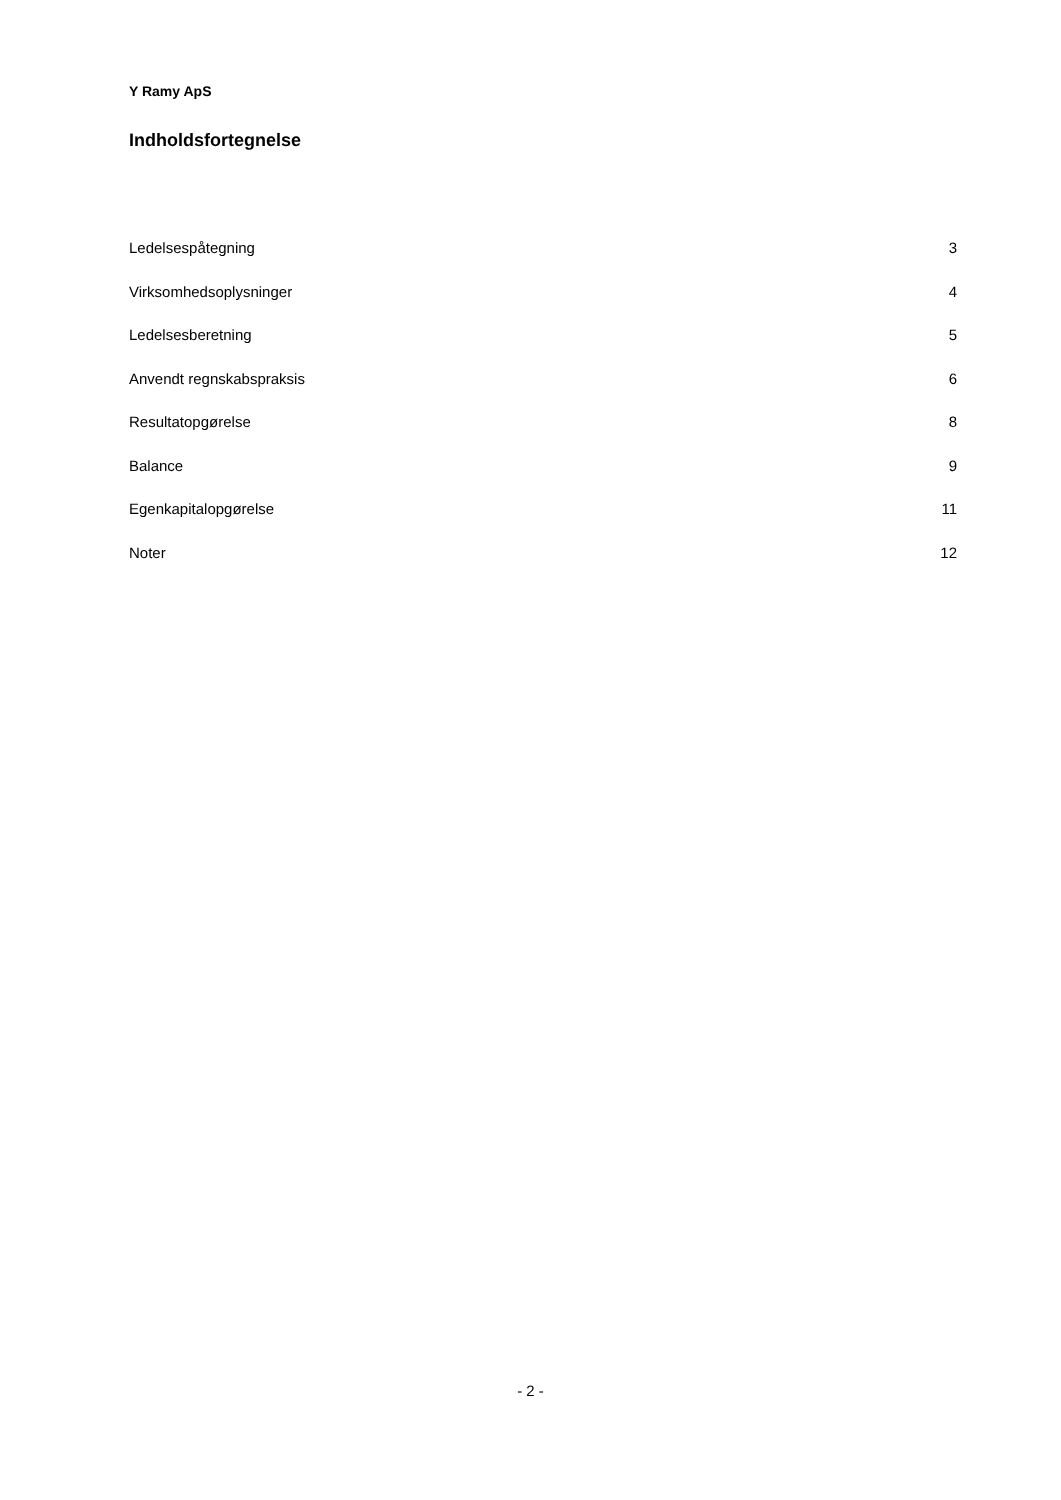Y Ramy ApS
Indholdsfortegnelse
| Ledelsespåtegning | 3 |
| Virksomhedsoplysninger | 4 |
| Ledelsesberetning | 5 |
| Anvendt regnskabspraksis | 6 |
| Resultatopgørelse | 8 |
| Balance | 9 |
| Egenkapitalopgørelse | 11 |
| Noter | 12 |
- 2 -